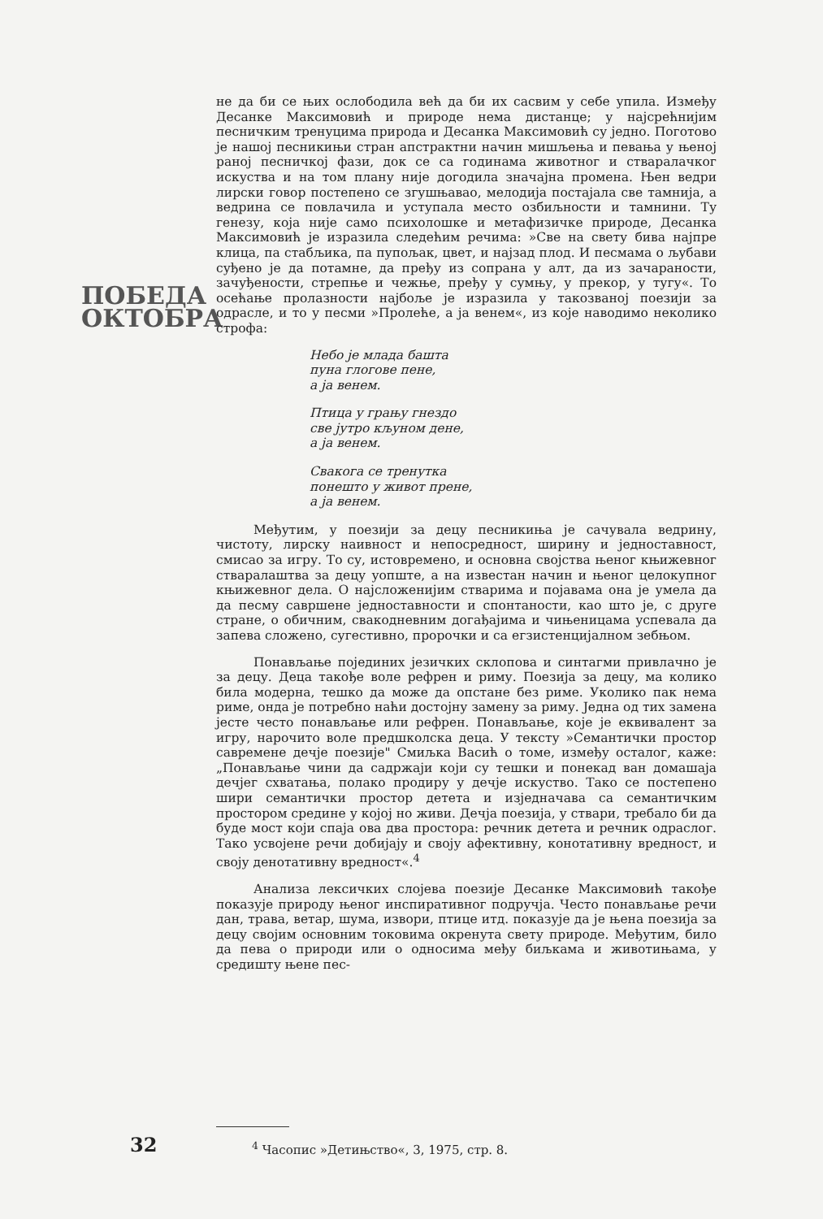ПОБЕДА
ОКТОБРА
не да би се њих ослободила већ да би их сасвим у себе упила. Између Десанке Максимовић и природе нема дистанце; у најсрећнијим песничким тренуцима природа и Десанка Максимовић су једно. Поготово је нашој песникињи стран апстрактни начин мишљења и певања у њеној раној песничкој фази, док се са годинама животног и стваралачког искуства и на том плану није догодила значајна промена. Њен ведри лирски говор постепено се згушњавао, мелодија постајала све тамнија, а ведрина се повлачила и уступала место озбиљности и тамнини. Ту генезу, која није само психолошке и метафизичке природе, Десанка Максимовић је изразила следећим речима: »Све на свету бива најпре клица, па стабљика, па пупољак, цвет, и најзад плод. И песмама о љубави суђено је да потамне, да пређу из сопрана у алт, да из зачараности, зачуђености, стрепње и чежње, пређу у сумњу, у прекор, у тугу«. То осећање пролазности најбоље је изразила у такозваној поезији за одрасле, и то у песми »Пролеће, а ја венем«, из које наводимо неколико строфа:
Небо је млада башта
пуна глогове пене,
а ја венем.
Птица у грању гнездо
све јутро кљуном дене,
а ја венем.
Свакога се тренутка
понешто у живот прене,
а ја венем.
Међутим, у поезији за децу песникиња је сачувала ведрину, чистоту, лирску наивност и непосредност, ширину и једноставност, смисао за игру. То су, истовремено, и основна својства њеног књижевног стваралаштва за децу уопште, а на известан начин и њеног целокупног књижевног дела. О најсложенијим стварима и појавама она је умела да да песму савршене једноставности и спонтаности, као што је, с друге стране, о обичним, свакодневним догађајима и чињеницама успевала да запева сложено, сугестивно, пророчки и са егзистенцијалном зебњом.
Понављање појединих језичких склопова и синтагми привлачно је за децу. Деца такође воле рефрен и риму. Поезија за децу, ма колико била модерна, тешко да може да опстане без риме. Уколико пак нема риме, онда је потребно наћи достојну замену за риму. Једна од тих замена јесте често понављање или рефрен. Понављање, које је еквивалент за игру, нарочито воле предшколска деца. У тексту »Семантички простор савремене дечје поезије" Смиљка Васић о томе, између осталог, каже: „Понављање чини да садржаји који су тешки и понекад ван домашаја дечјег схватања, полако продиру у дечје искуство. Тако се постепено шири семантички простор детета и изједначава са семантичким простором средине у којој но живи. Дечја поезија, у ствари, требало би да буде мост који спаја ова два простора: речник детета и речник одраслог. Тако усвојене речи добијају и своју афективну, конотативну вредност, и своју денотативну вредност«.<sup>4</sup>
Анализа лексичких слојева поезије Десанке Максимовић такође показује природу њеног инспиративног подручја. Често понављање речи дан, трава, ветар, шума, извори, птице итд. показује да је њена поезија за децу својим основним токовима окренута свету природе. Међутим, било да пева о природи или о односима међу биљкама и животињама, у средишту њене пес-
32
<sup>4</sup> Часопис »Детињство«, 3, 1975, стр. 8.